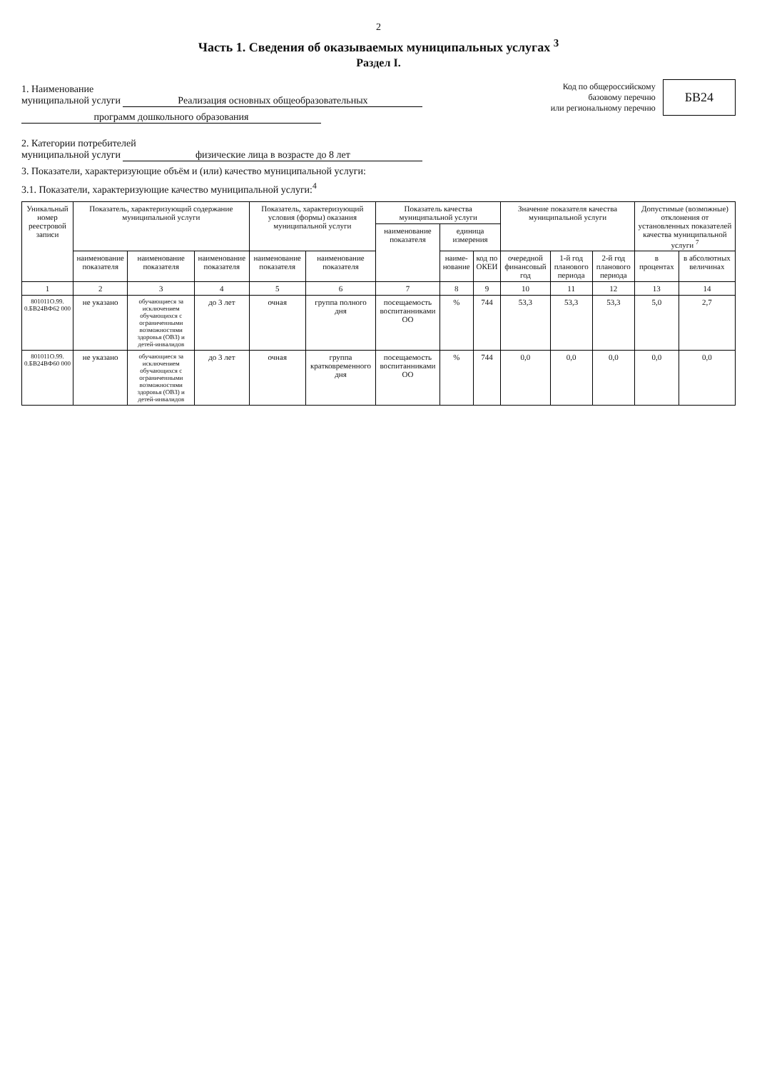2
Часть 1. Сведения об оказываемых муниципальных услугах <sup>3</sup>
Раздел I.
1. Наименование
муниципальной услуги Реализация основных общеобразовательных
программ дошкольного образования
Код по общероссийскому
базовому перечню
или региональному перечню
БВ24
2. Категории потребителей
муниципальной услуги физические лица в возрасте до 8 лет
3. Показатели, характеризующие объём и (или) качество муниципальной услуги:
3.1. Показатели, характеризующие качество муниципальной услуги:<sup>4</sup>
| Уникальный номер реестровой записи | Показатель, характеризующий содержание муниципальной услуги | | | Показатель, характеризующий условия (формы) оказания муниципальной услуги | | Показатель качества муниципальной услуги | | | Значение показателя качества муниципальной услуги | | | Допустимые (возможные) отклонения от установленных показателей качества муниципальной услуги <sup>7</sup> | |
| --- | --- | --- | --- | --- | --- | --- | --- | --- | --- | --- | --- | --- | --- |
| | | | | | | наименование показателя | единица измерения | | | | | | |
| | наименование показателя | наименование показателя | наименование показателя | наименование показателя | наименование показателя | | наиме-нование | код по ОКЕИ | очередной финансовый год | 1-й год планового периода | 2-й год планового периода | в процентах | в абсолютных величинах |
| 1 | 2 | 3 | 4 | 5 | 6 | 7 | 8 | 9 | 10 | 11 | 12 | 13 | 14 |
| 801011О.99. 0.БВ24ВФ62 000 | не указано | обучающиеся за исключением обучающихся с ограниченными возможностями здоровья (ОВЗ) и детей-инвалидов | до 3 лет | очная | группа полного дня | посещаемость воспитанниками ОО | % | 744 | 53,3 | 53,3 | 53,3 | 5,0 | 2,7 |
| 801011О.99. 0.БВ24ВФ60 000 | не указано | обучающиеся за исключением обучающихся с ограниченными возможностями здоровья (ОВЗ) и детей-инвалидов | до 3 лет | очная | группа кратковременного дня | посещаемость воспитанниками ОО | % | 744 | 0,0 | 0,0 | 0,0 | 0,0 | 0,0 |